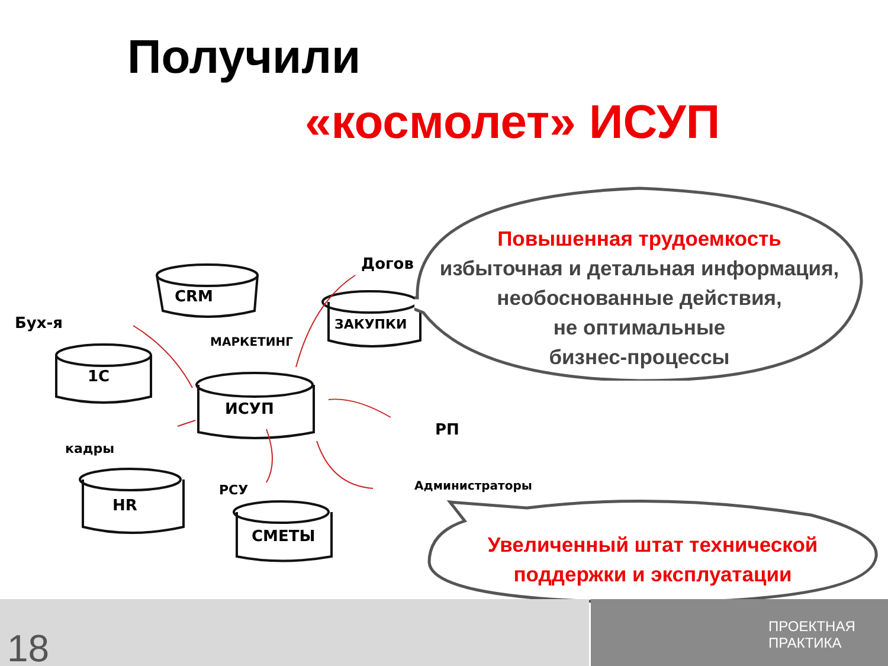Получили
«космолет» ИСУП
Бух-я
CRM
МАРКЕТИНГ
Догов
ЗАКУПКИ
1С
ИСУП
РП
кадры
HR
РСУ Администраторы
СМЕТЫ
Повышенная трудоемкость
избыточная и детальная информация,
необоснованные действия,
не оптимальные
бизнес-процессы
Увеличенный штат технической
поддержки и эксплуатации
18
ПРОЕКТНАЯ
ПРАКТИКА